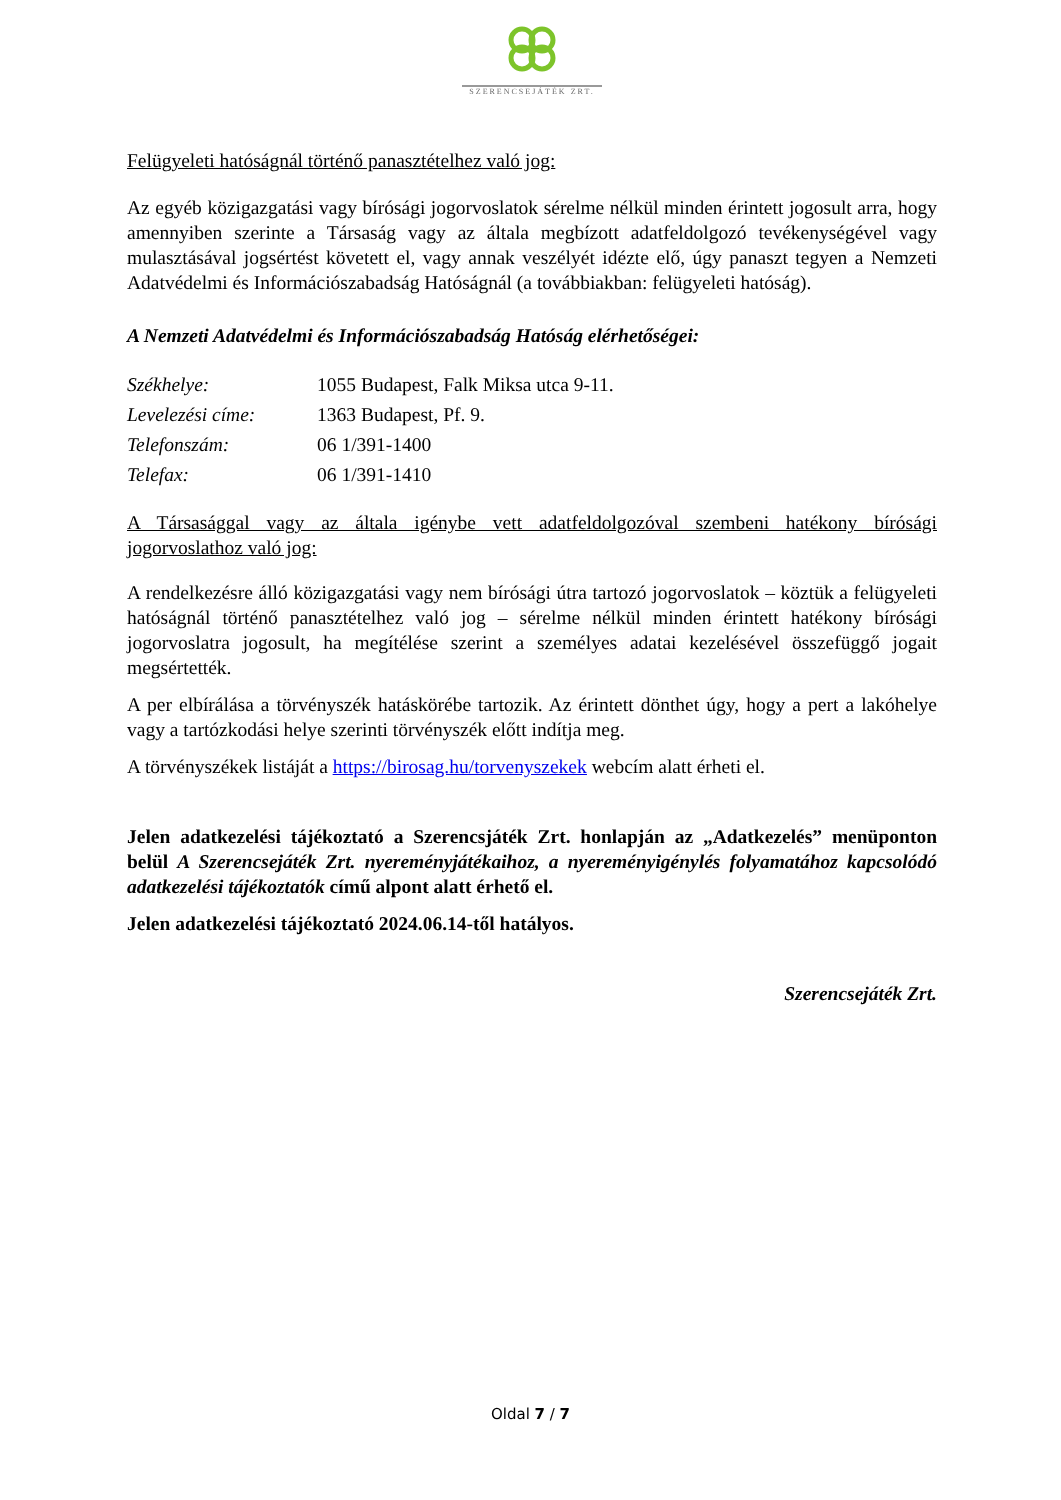SZERENCSEJÁTÉK ZRT.
Felügyeleti hatóságnál történő panasztételhez való jog:
Az egyéb közigazgatási vagy bírósági jogorvoslatok sérelme nélkül minden érintett jogosult arra, hogy amennyiben szerinte a Társaság vagy az általa megbízott adatfeldolgozó tevékenységével vagy mulasztásával jogsértést követett el, vagy annak veszélyét idézte elő, úgy panaszt tegyen a Nemzeti Adatvédelmi és Információszabadság Hatóságnál (a továbbiakban: felügyeleti hatóság).
A Nemzeti Adatvédelmi és Információszabadság Hatóság elérhetőségei:
| Székhelye: | 1055 Budapest, Falk Miksa utca 9-11. |
| Levelezési címe: | 1363 Budapest, Pf. 9. |
| Telefonszám: | 06 1/391-1400 |
| Telefax: | 06 1/391-1410 |
A Társasággal vagy az általa igénybe vett adatfeldolgozóval szembeni hatékony bírósági jogorvoslathoz való jog:
A rendelkezésre álló közigazgatási vagy nem bírósági útra tartozó jogorvoslatok – köztük a felügyeleti hatóságnál történő panasztételhez való jog – sérelme nélkül minden érintett hatékony bírósági jogorvoslatra jogosult, ha megítélése szerint a személyes adatai kezelésével összefüggő jogait megsértették.
A per elbírálása a törvényszék hatáskörébe tartozik. Az érintett dönthet úgy, hogy a pert a lakóhelye vagy a tartózkodási helye szerinti törvényszék előtt indítja meg.
A törvényszékek listáját a https://birosag.hu/torvenyszekek webcím alatt érheti el.
Jelen adatkezelési tájékoztató a Szerencsjáték Zrt. honlapján az „Adatkezelés” menüponton belül A Szerencsejáték Zrt. nyereményjátékaihoz, a nyereményigénylés folyamatához kapcsolódó adatkezelési tájékoztatók című alpont alatt érhető el.
Jelen adatkezelési tájékoztató 2024.06.14-től hatályos.
Szerencsejáték Zrt.
Oldal 7 / 7